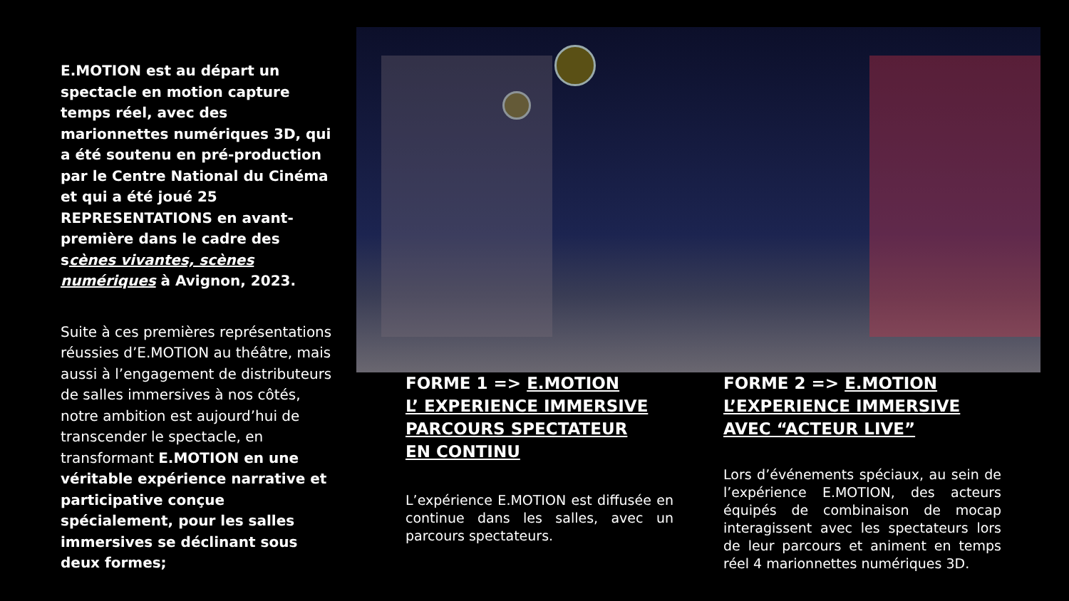E.MOTION est au départ un spectacle en motion capture temps réel, avec des marionnettes numériques 3D, qui a été soutenu en pré-production par le Centre National du Cinéma et qui a été joué 25 REPRESENTATIONS en avant-première dans le cadre des scènes vivantes, scènes numériques à Avignon, 2023.
Suite à ces premières représentations réussies d’E.MOTION au théâtre, mais aussi à l’engagement de distributeurs de salles immersives à nos côtés, notre ambition est aujourd’hui de transcender le spectacle, en transformant E.MOTION en une véritable expérience narrative et participative conçue spécialement, pour les salles immersives se déclinant sous deux formes;
FORME 1 => E.MOTION
L’ EXPERIENCE IMMERSIVE
PARCOURS SPECTATEUR
EN CONTINU
L’expérience E.MOTION est diffusée en continue dans les salles, avec un parcours spectateurs.
FORME 2 => E.MOTION
L’EXPERIENCE IMMERSIVE
AVEC “ACTEUR LIVE”
Lors d’événements spéciaux, au sein de l’expérience E.MOTION, des acteurs équipés de combinaison de mocap interagissent avec les spectateurs lors de leur parcours et animent en temps réel 4 marionnettes numériques 3D.